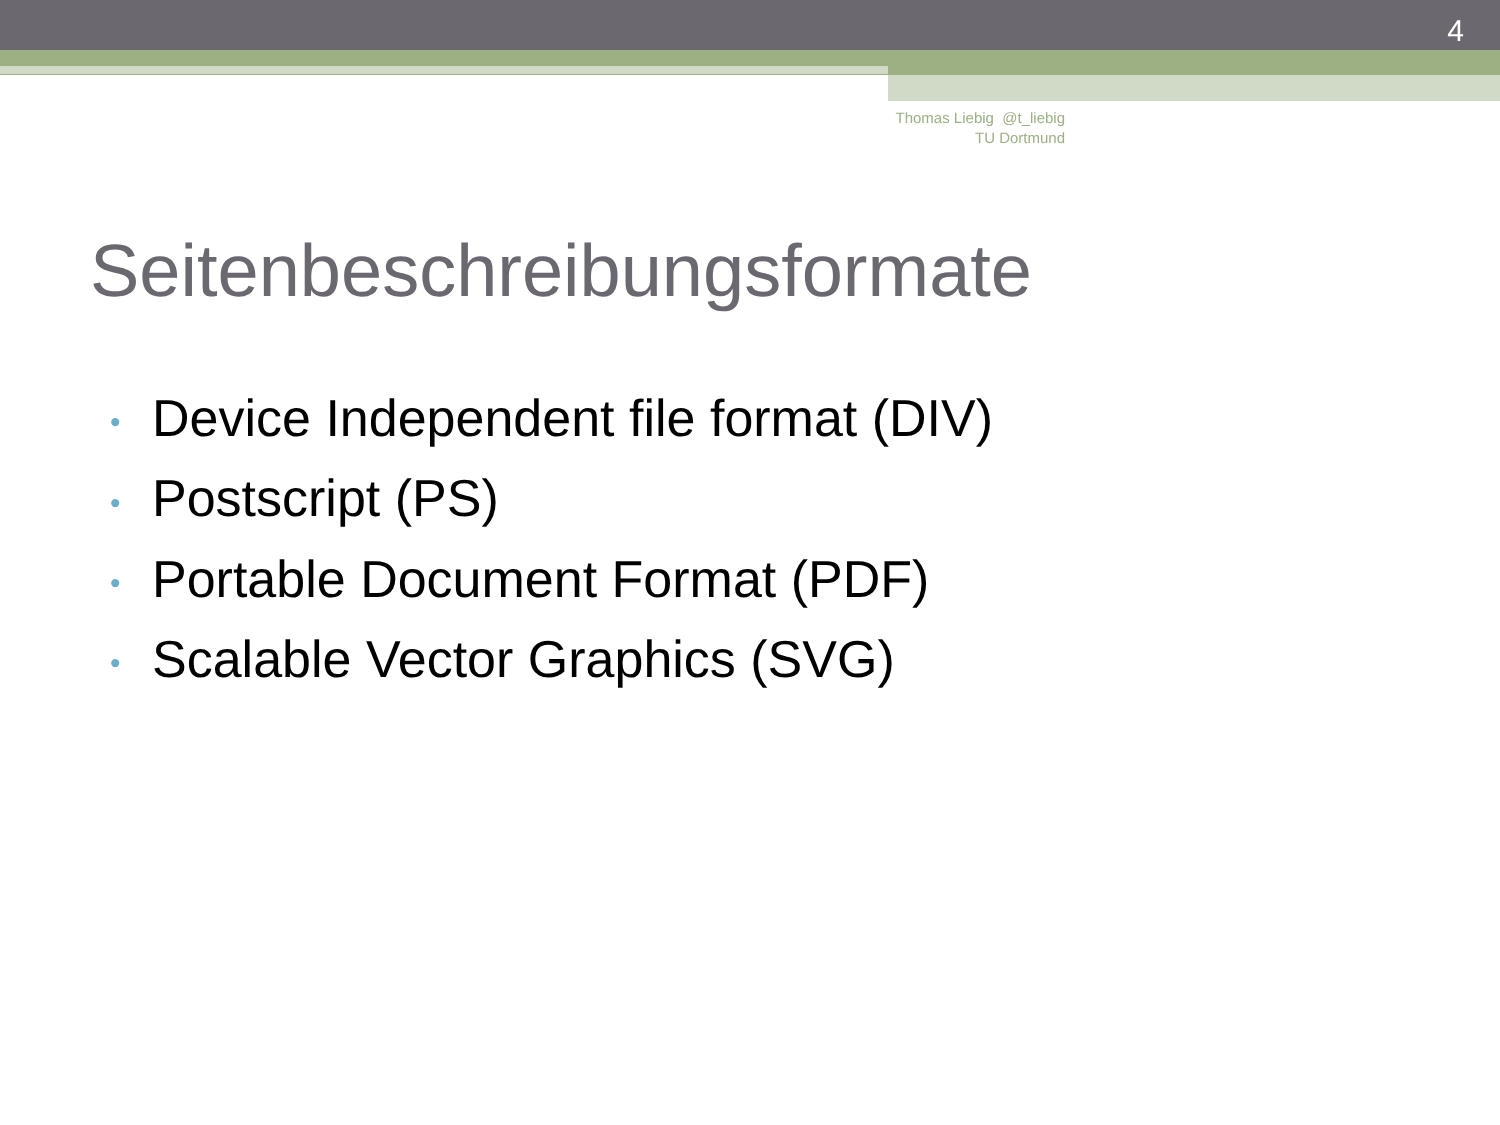4
Thomas Liebig @t_liebig
TU Dortmund
Seitenbeschreibungsformate
• Device Independent file format (DIV)
• Postscript (PS)
• Portable Document Format (PDF)
• Scalable Vector Graphics (SVG)